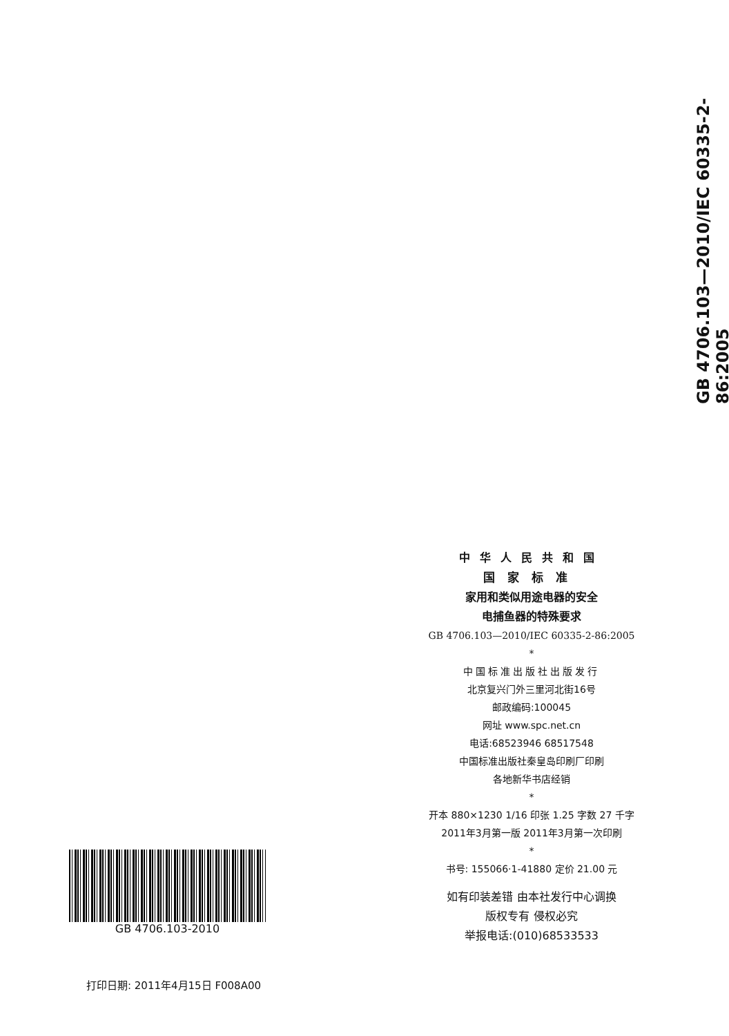GB 4706.103—2010/IEC 60335-2-86:2005
中华人民共和国
国家标准
家用和类似用途电器的安全
电捕鱼器的特殊要求
GB 4706.103—2010/IEC 60335-2-86:2005
*
中国标准出版社出版发行
北京复兴门外三里河北街16号
邮政编码:100045
网址 www.spc.net.cn
电话:68523946 68517548
中国标准出版社秦皇岛印刷厂印刷
各地新华书店经销
*
开本 880×1230 1/16 印张 1.25 字数 27 千字
2011年3月第一版 2011年3月第一次印刷
*
书号: 155066·1-41880 定价 21.00 元
如有印装差错 由本社发行中心调换
版权专有 侵权必究
举报电话:(010)68533533
GB 4706.103-2010
打印日期: 2011年4月15日 F008A00